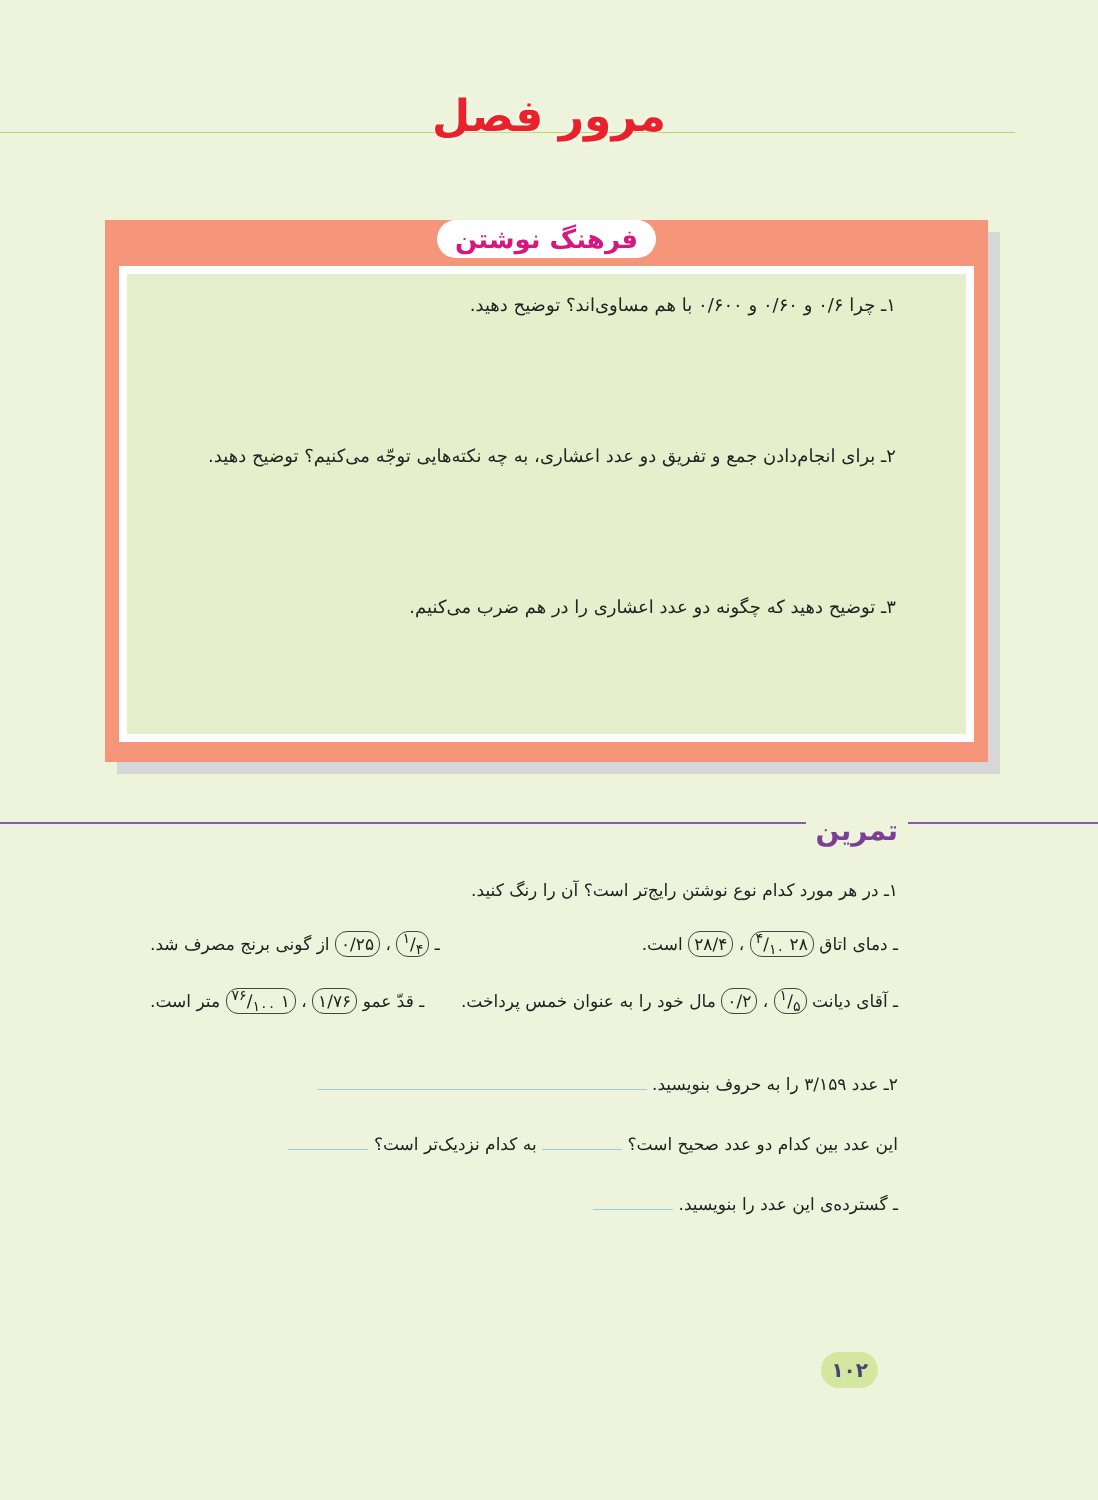مرور فصل
فرهنگ نوشتن
۱ـ چرا ۰/۶ و ۰/۶۰ و ۰/۶۰۰ با هم مساوی‌اند؟ توضیح دهید.
۲ـ برای انجام‌دادن جمع و تفریق دو عدد اعشاری، به چه نکته‌هایی توجّه می‌کنیم؟ توضیح دهید.
۳ـ توضیح دهید که چگونه دو عدد اعشاری را در هم ضرب می‌کنیم.
تمرین
۱ـ در هر مورد کدام نوع نوشتن رایج‌تر است؟ آن را رنگ کنید.
ـ دمای اتاق ۲۸ ۴/۱۰ ، ۲۸/۴ است. ـ ۱/۴ ، ۰/۲۵ از گونی برنج مصرف شد.
ـ آقای دیانت ۱/۵ ، ۰/۲ مال خود را به عنوان خمس پرداخت. ـ قدّ عمو ۱/۷۶ ، ۱ ۷۶/۱۰۰ متر است.
۲ـ عدد ۳/۱۵۹ را به حروف بنویسید.
این عدد بین کدام دو عدد صحیح است؟ به کدام نزدیک‌تر است؟
ـ گسترده‌ی این عدد را بنویسید.
۱۰۲